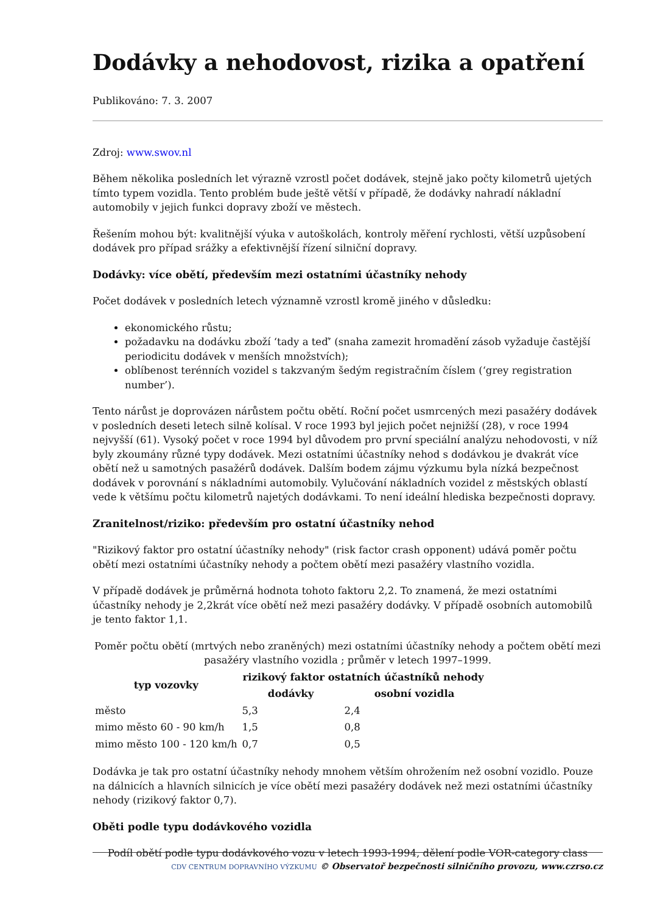Dodávky a nehodovost, rizika a opatření
Publikováno: 7. 3. 2007
Zdroj: www.swov.nl
Během několika posledních let výrazně vzrostl počet dodávek, stejně jako počty kilometrů ujetých tímto typem vozidla. Tento problém bude ještě větší v případě, že dodávky nahradí nákladní automobily v jejich funkci dopravy zboží ve městech.
Řešením mohou být: kvalitnější výuka v autoškolách, kontroly měření rychlosti, větší uzpůsobení dodávek pro případ srážky a efektivnější řízení silniční dopravy.
Dodávky: více obětí, především mezi ostatními účastníky nehody
Počet dodávek v posledních letech významně vzrostl kromě jiného v důsledku:
ekonomického růstu;
požadavku na dodávku zboží ‘tady a teď’ (snaha zamezit hromadění zásob vyžaduje častější periodicitu dodávek v menších množstvích);
oblíbenost terénních vozidel s takzvaným šedým registračním číslem (‘grey registration number’).
Tento nárůst je doprovázen nárůstem počtu obětí. Roční počet usmrcených mezi pasažéry dodávek v posledních deseti letech silně kolísal. V roce 1993 byl jejich počet nejnižší (28), v roce 1994 nejvyšší (61). Vysoký počet v roce 1994 byl důvodem pro první speciální analýzu nehodovosti, v níž byly zkoumány různé typy dodávek. Mezi ostatními účastníky nehod s dodávkou je dvakrát více obětí než u samotných pasažérů dodávek. Dalším bodem zájmu výzkumu byla nízká bezpečnost dodávek v porovnání s nákladními automobily. Vylučování nákladních vozidel z městských oblastí vede k většímu počtu kilometrů najetých dodávkami. To není ideální hlediska bezpečnosti dopravy.
Zranitelnost/riziko: především pro ostatní účastníky nehod
"Rizikový faktor pro ostatní účastníky nehody" (risk factor crash opponent) udává poměr počtu obětí mezi ostatními účastníky nehody a počtem obětí mezi pasažéry vlastního vozidla.
V případě dodávek je průměrná hodnota tohoto faktoru 2,2. To znamená, že mezi ostatními účastníky nehody je 2,2krát více obětí než mezi pasažéry dodávky. V případě osobních automobilů je tento faktor 1,1.
Poměr počtu obětí (mrtvých nebo zraněných) mezi ostatními účastníky nehody a počtem obětí mezi pasažéry vlastního vozidla ; průměr v letech 1997–1999.
| typ vozovky | rizikový faktor ostatních účastníků nehody | |
| --- | --- | --- |
| | dodávky | osobní vozidla |
| město | 5,3 | 2,4 |
| mimo město 60 - 90 km/h | 1,5 | 0,8 |
| mimo město 100 - 120 km/h | 0,7 | 0,5 |
Dodávka je tak pro ostatní účastníky nehody mnohem větším ohrožením než osobní vozidlo. Pouze na dálnicích a hlavních silnicích je více obětí mezi pasažéry dodávek než mezi ostatními účastníky nehody (rizikový faktor 0,7).
Oběti podle typu dodávkového vozidla
Podíl obětí podle typu dodávkového vozu v letech 1993-1994, dělení podle VOR-category class
CDV CENTRUM DOPRAVNÍHO VÝZKUMU © Observatoř bezpečnosti silničního provozu, www.czrso.cz